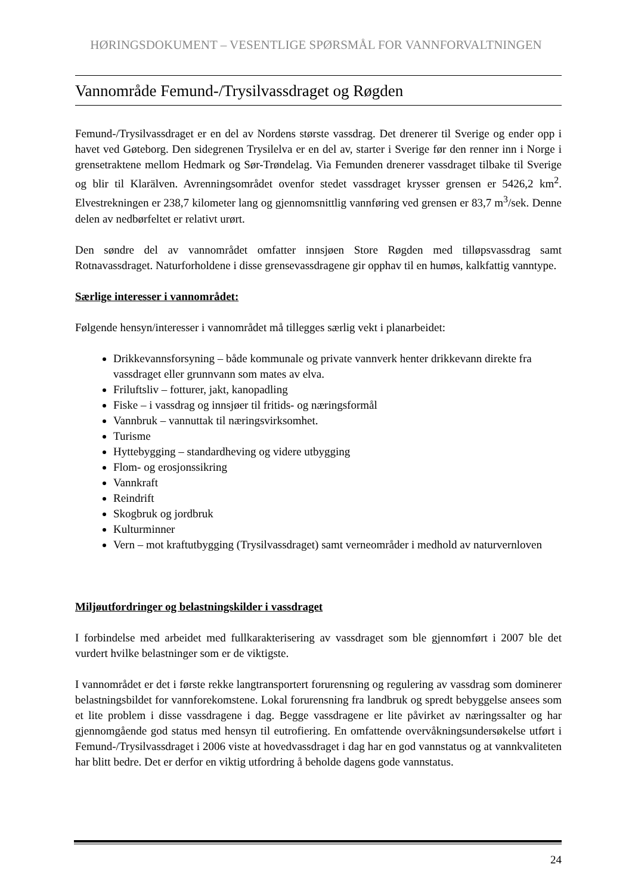HØRINGSDOKUMENT – VESENTLIGE SPØRSMÅL FOR VANNFORVALTNINGEN
Vannområde Femund-/Trysilvassdraget og Røgden
Femund-/Trysilvassdraget er en del av Nordens største vassdrag. Det drenerer til Sverige og ender opp i havet ved Gøteborg. Den sidegrenen Trysilelva er en del av, starter i Sverige før den renner inn i Norge i grensetraktene mellom Hedmark og Sør-Trøndelag. Via Femunden drenerer vassdraget tilbake til Sverige og blir til Klarälven. Avrenningsområdet ovenfor stedet vassdraget krysser grensen er 5426,2 km<sup>2</sup>. Elvestrekningen er 238,7 kilometer lang og gjennomsnittlig vannføring ved grensen er 83,7 m<sup>3</sup>/sek. Denne delen av nedbørfeltet er relativt urørt.
Den søndre del av vannområdet omfatter innsjøen Store Røgden med tilløpsvassdrag samt Rotnavassdraget. Naturforholdene i disse grensevassdragene gir opphav til en humøs, kalkfattig vanntype.
Særlige interesser i vannområdet:
Følgende hensyn/interesser i vannområdet må tillegges særlig vekt i planarbeidet:
Drikkevannsforsyning – både kommunale og private vannverk henter drikkevann direkte fra vassdraget eller grunnvann som mates av elva.
Friluftsliv – fotturer, jakt, kanopadling
Fiske – i vassdrag og innsjøer til fritids- og næringsformål
Vannbruk – vannuttak til næringsvirksomhet.
Turisme
Hyttebygging – standardheving og videre utbygging
Flom- og erosjonssikring
Vannkraft
Reindrift
Skogbruk og jordbruk
Kulturminner
Vern – mot kraftutbygging (Trysilvassdraget) samt verneområder i medhold av naturvernloven
Miljøutfordringer og belastningskilder i vassdraget
I forbindelse med arbeidet med fullkarakterisering av vassdraget som ble gjennomført i 2007 ble det vurdert hvilke belastninger som er de viktigste.
I vannområdet er det i første rekke langtransportert forurensning og regulering av vassdrag som dominerer belastningsbildet for vannforekomstene. Lokal forurensning fra landbruk og spredt bebyggelse ansees som et lite problem i disse vassdragene i dag. Begge vassdragene er lite påvirket av næringssalter og har gjennomgående god status med hensyn til eutrofiering. En omfattende overvåkningsundersøkelse utført i Femund-/Trysilvassdraget i 2006 viste at hovedvassdraget i dag har en god vannstatus og at vannkvaliteten har blitt bedre. Det er derfor en viktig utfordring å beholde dagens gode vannstatus.
24